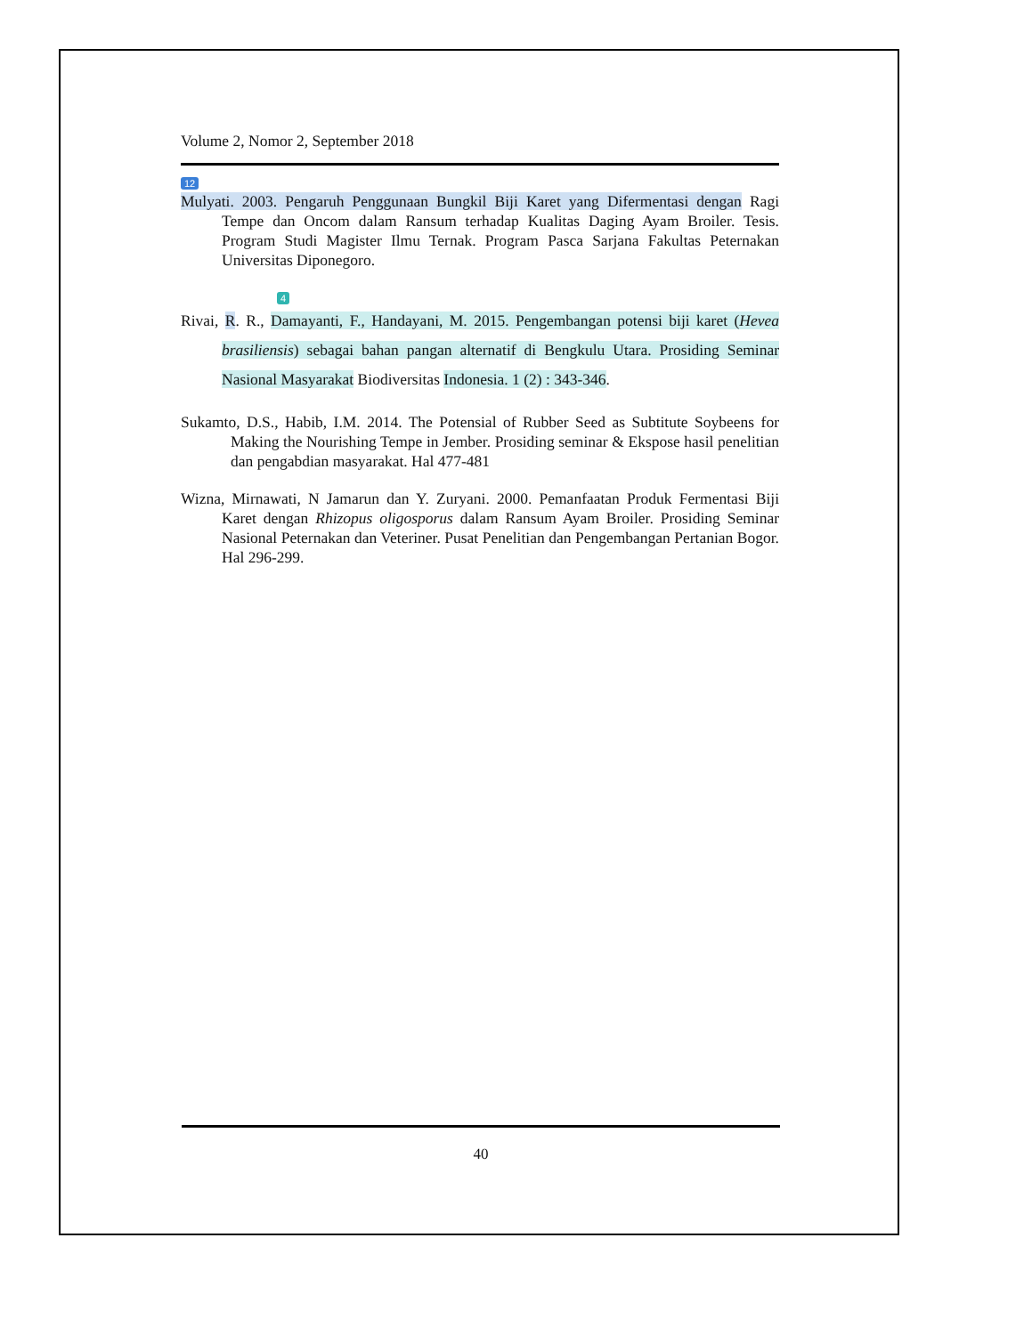Volume 2, Nomor 2, September 2018
12
Mulyati. 2003. Pengaruh Penggunaan Bungkil Biji Karet yang Difermentasi dengan Ragi Tempe dan Oncom dalam Ransum terhadap Kualitas Daging Ayam Broiler. Tesis. Program Studi Magister Ilmu Ternak. Program Pasca Sarjana Fakultas Peternakan Universitas Diponegoro.
4
Rivai, R. R., Damayanti, F., Handayani, M. 2015. Pengembangan potensi biji karet (Hevea brasiliensis) sebagai bahan pangan alternatif di Bengkulu Utara. Prosiding Seminar Nasional Masyarakat Biodiversitas Indonesia. 1 (2) : 343-346.
Sukamto, D.S., Habib, I.M. 2014. The Potensial of Rubber Seed as Subtitute Soybeens for Making the Nourishing Tempe in Jember. Prosiding seminar & Ekspose hasil penelitian dan pengabdian masyarakat. Hal 477-481
Wizna, Mirnawati, N Jamarun dan Y. Zuryani. 2000. Pemanfaatan Produk Fermentasi Biji Karet dengan Rhizopus oligosporus dalam Ransum Ayam Broiler. Prosiding Seminar Nasional Peternakan dan Veteriner. Pusat Penelitian dan Pengembangan Pertanian Bogor. Hal 296-299.
40